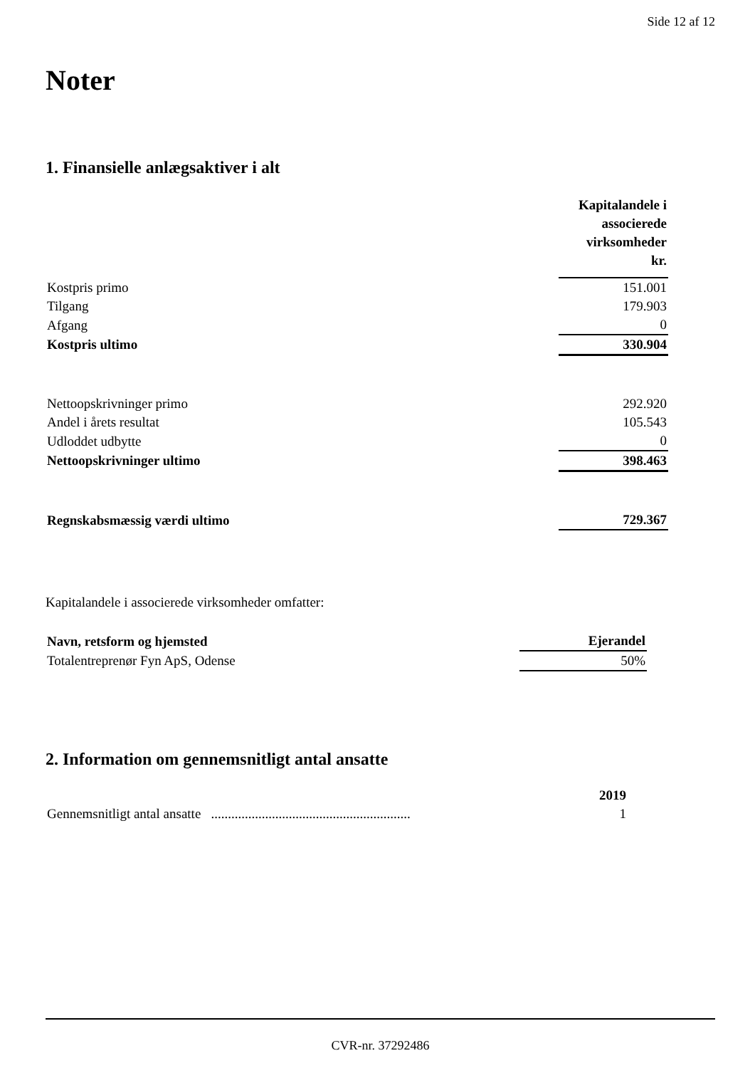Side 12 af 12
Noter
1. Finansielle anlægsaktiver i alt
| | Kapitalandele i associerede virksomheder kr. |
| Kostpris primo | 151.001 |
| Tilgang | 179.903 |
| Afgang | 0 |
| Kostpris ultimo | 330.904 |
| Nettoopskrivninger primo | 292.920 |
| Andel i årets resultat | 105.543 |
| Udloddet udbytte | 0 |
| Nettoopskrivninger ultimo | 398.463 |
| Regnskabsmæssig værdi ultimo | 729.367 |
Kapitalandele i associerede virksomheder omfatter:
| Navn, retsform og hjemsted | Ejerandel |
| --- | --- |
| Totalentreprenør Fyn ApS, Odense | 50% |
2. Information om gennemsnitligt antal ansatte
| | 2019 |
| Gennemsnitligt antal ansatte ........................................................... | 1 |
CVR-nr. 37292486